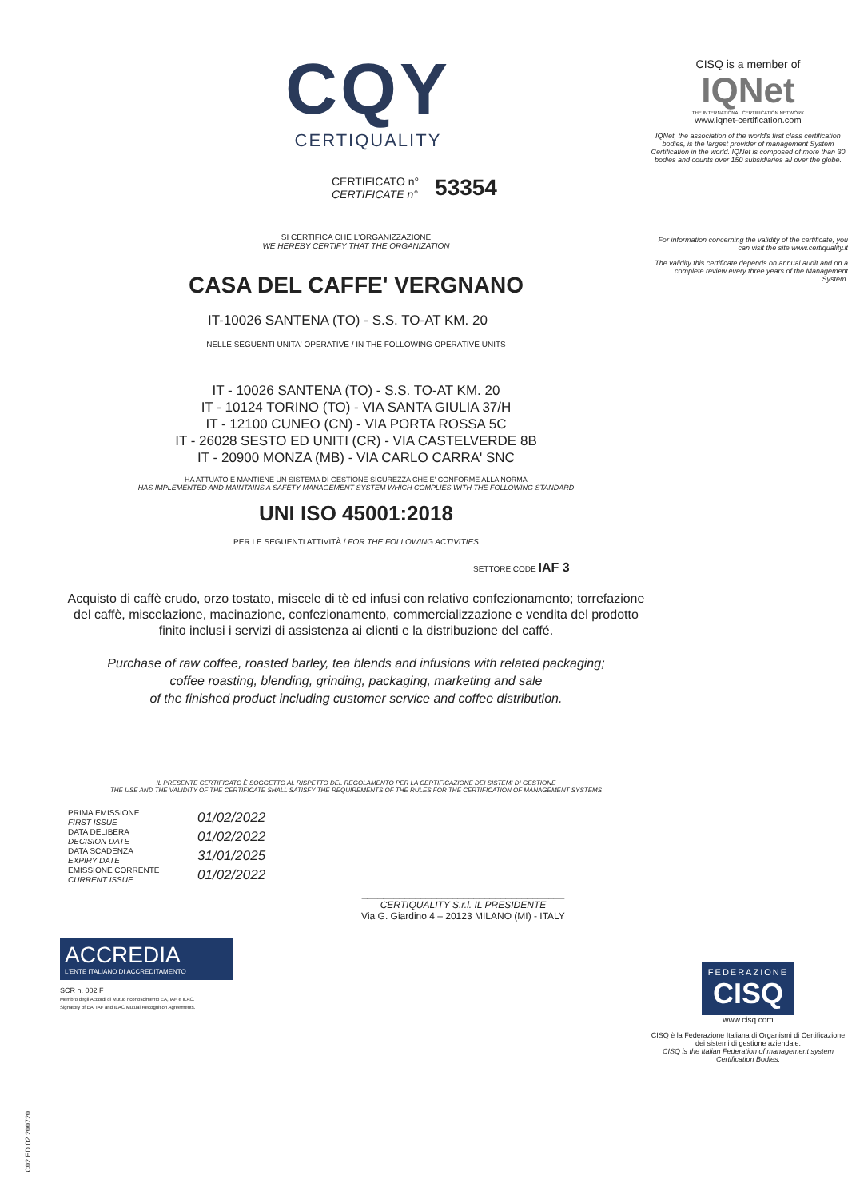CQY
CERTIQUALITY
CERTIFICATO n°
CERTIFICATE n°
53354
SI CERTIFICA CHE L'ORGANIZZAZIONE
WE HEREBY CERTIFY THAT THE ORGANIZATION
CASA DEL CAFFE' VERGNANO
IT-10026 SANTENA (TO) - S.S. TO-AT KM. 20
NELLE SEGUENTI UNITA' OPERATIVE / IN THE FOLLOWING OPERATIVE UNITS
IT - 10026 SANTENA (TO) - S.S. TO-AT KM. 20
IT - 10124 TORINO (TO) - VIA SANTA GIULIA 37/H
IT - 12100 CUNEO (CN) - VIA PORTA ROSSA 5C
IT - 26028 SESTO ED UNITI (CR) - VIA CASTELVERDE 8B
IT - 20900 MONZA (MB) - VIA CARLO CARRA' SNC
HA ATTUATO E MANTIENE UN SISTEMA DI GESTIONE SICUREZZA CHE E' CONFORME ALLA NORMA
HAS IMPLEMENTED AND MAINTAINS A SAFETY MANAGEMENT SYSTEM WHICH COMPLIES WITH THE FOLLOWING STANDARD
UNI ISO 45001:2018
PER LE SEGUENTI ATTIVITÀ / FOR THE FOLLOWING ACTIVITIES
SETTORE CODE IAF 3
Acquisto di caffè crudo, orzo tostato, miscele di tè ed infusi con relativo confezionamento; torrefazione del caffè, miscelazione, macinazione, confezionamento, commercializzazione e vendita del prodotto finito inclusi i servizi di assistenza ai clienti e la distribuzione del caffé.
Purchase of raw coffee, roasted barley, tea blends and infusions with related packaging;
coffee roasting, blending, grinding, packaging, marketing and sale
of the finished product including customer service and coffee distribution.
IL PRESENTE CERTIFICATO È SOGGETTO AL RISPETTO DEL REGOLAMENTO PER LA CERTIFICAZIONE DEI SISTEMI DI GESTIONE
THE USE AND THE VALIDITY OF THE CERTIFICATE SHALL SATISFY THE REQUIREMENTS OF THE RULES FOR THE CERTIFICATION OF MANAGEMENT SYSTEMS
PRIMA EMISSIONE
FIRST ISSUE
DATA DELIBERA
DECISION DATE
DATA SCADENZA
EXPIRY DATE
EMISSIONE CORRENTE
CURRENT ISSUE
01/02/2022
01/02/2022
31/01/2025
01/02/2022
______________________________________
CERTIQUALITY S.r.l. IL PRESIDENTE
Via G. Giardino 4 – 20123 MILANO (MI) - ITALY
ACCREDIA
L'ENTE ITALIANO DI ACCREDITAMENTO
SCR n. 002 F
Membro degli Accordi di Mutuo riconoscimento EA, IAF e ILAC.
Signatory of EA, IAF and ILAC Mutual Recognition Agreements.
CISQ is a member of
IQNet
THE INTERNATIONAL CERTIFICATION NETWORK
www.iqnet-certification.com
IQNet, the association of the world's first class certification bodies, is the largest provider of management System Certification in the world. IQNet is composed of more than 30 bodies and counts over 150 subsidiaries all over the globe.
For information concerning the validity of the certificate, you can visit the site www.certiquality.it
The validity this certificate depends on annual audit and on a complete review every three years of the Management System.
FEDERAZIONE
CISQ
www.cisq.com
CISQ è la Federazione Italiana di Organismi di Certificazione dei sistemi di gestione aziendale.
CISQ is the Italian Federation of management system Certification Bodies.
C02 ED 02 200720